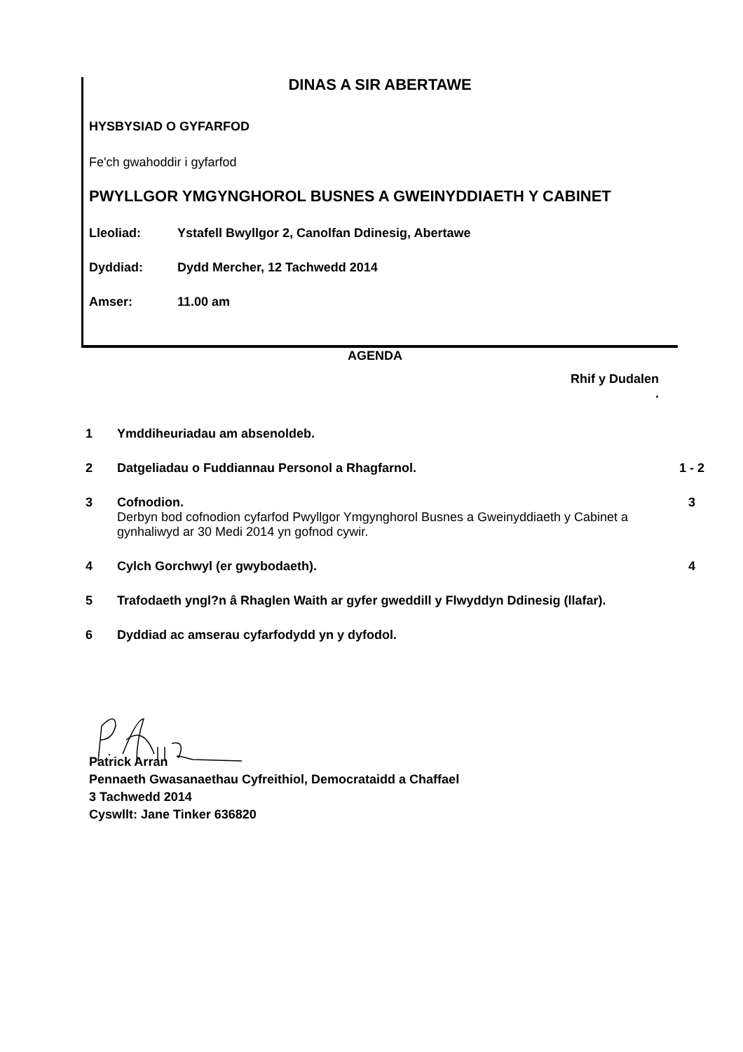DINAS A SIR ABERTAWE
HYSBYSIAD O GYFARFOD
Fe'ch gwahoddir i gyfarfod
PWYLLGOR YMGYNGHOROL BUSNES A GWEINYDDIAETH Y CABINET
Lleoliad: Ystafell Bwyllgor 2, Canolfan Ddinesig, Abertawe
Dyddiad: Dydd Mercher, 12 Tachwedd 2014
Amser: 11.00 am
AGENDA
Rhif y Dudalen
.
| 1 | Ymddiheuriadau am absenoldeb. | |
| 2 | Datgeliadau o Fuddiannau Personol a Rhagfarnol. | 1 - 2 |
| 3 | Cofnodion. Derbyn bod cofnodion cyfarfod Pwyllgor Ymgynghorol Busnes a Gweinyddiaeth y Cabinet a gynhaliwyd ar 30 Medi 2014 yn gofnod cywir. | 3 |
| 4 | Cylch Gorchwyl (er gwybodaeth). | 4 |
| 5 | Trafodaeth yngl?n â Rhaglen Waith ar gyfer gweddill y Flwyddyn Ddinesig (llafar). | |
| 6 | Dyddiad ac amserau cyfarfodydd yn y dyfodol. | |
Patrick Arran
Pennaeth Gwasanaethau Cyfreithiol, Democrataidd a Chaffael
3 Tachwedd 2014
Cyswllt: Jane Tinker 636820